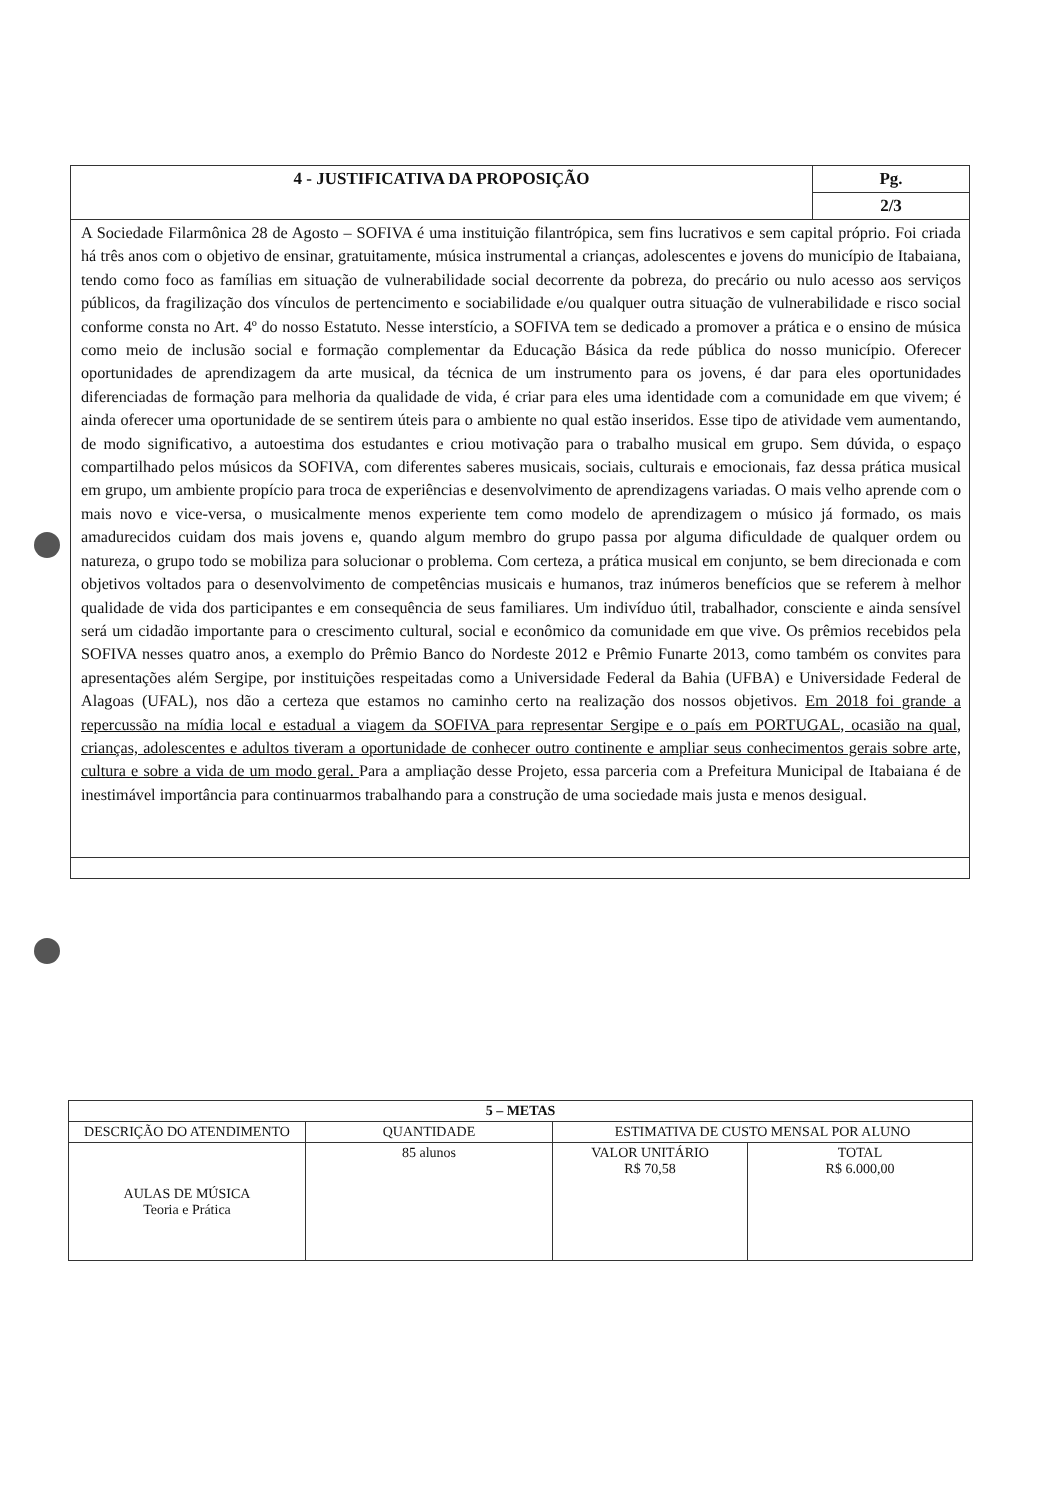| 4 - JUSTIFICATIVA DA PROPOSIÇÃO | Pg. |
| --- | --- |
| | 2/3 |
| A Sociedade Filarmônica 28 de Agosto – SOFIVA é uma instituição filantrópica, sem fins lucrativos e sem capital próprio. Foi criada há três anos com o objetivo de ensinar, gratuitamente, música instrumental a crianças, adolescentes e jovens do município de Itabaiana, tendo como foco as famílias em situação de vulnerabilidade social decorrente da pobreza, do precário ou nulo acesso aos serviços públicos, da fragilização dos vínculos de pertencimento e sociabilidade e/ou qualquer outra situação de vulnerabilidade e risco social conforme consta no Art. 4º do nosso Estatuto. Nesse interstício, a SOFIVA tem se dedicado a promover a prática e o ensino de música como meio de inclusão social e formação complementar da Educação Básica da rede pública do nosso município. Oferecer oportunidades de aprendizagem da arte musical, da técnica de um instrumento para os jovens, é dar para eles oportunidades diferenciadas de formação para melhoria da qualidade de vida, é criar para eles uma identidade com a comunidade em que vivem; é ainda oferecer uma oportunidade de se sentirem úteis para o ambiente no qual estão inseridos. Esse tipo de atividade vem aumentando, de modo significativo, a autoestima dos estudantes e criou motivação para o trabalho musical em grupo. Sem dúvida, o espaço compartilhado pelos músicos da SOFIVA, com diferentes saberes musicais, sociais, culturais e emocionais, faz dessa prática musical em grupo, um ambiente propício para troca de experiências e desenvolvimento de aprendizagens variadas. O mais velho aprende com o mais novo e vice-versa, o musicalmente menos experiente tem como modelo de aprendizagem o músico já formado, os mais amadurecidos cuidam dos mais jovens e, quando algum membro do grupo passa por alguma dificuldade de qualquer ordem ou natureza, o grupo todo se mobiliza para solucionar o problema. Com certeza, a prática musical em conjunto, se bem direcionada e com objetivos voltados para o desenvolvimento de competências musicais e humanos, traz inúmeros benefícios que se referem à melhor qualidade de vida dos participantes e em consequência de seus familiares. Um indivíduo útil, trabalhador, consciente e ainda sensível será um cidadão importante para o crescimento cultural, social e econômico da comunidade em que vive. Os prêmios recebidos pela SOFIVA nesses quatro anos, a exemplo do Prêmio Banco do Nordeste 2012 e Prêmio Funarte 2013, como também os convites para apresentações além Sergipe, por instituições respeitadas como a Universidade Federal da Bahia (UFBA) e Universidade Federal de Alagoas (UFAL), nos dão a certeza que estamos no caminho certo na realização dos nossos objetivos. Em 2018 foi grande a repercussão na mídia local e estadual a viagem da SOFIVA para representar Sergipe e o país em PORTUGAL, ocasião na qual, crianças, adolescentes e adultos tiveram a oportunidade de conhecer outro continente e ampliar seus conhecimentos gerais sobre arte, cultura e sobre a vida de um modo geral. Para a ampliação desse Projeto, essa parceria com a Prefeitura Municipal de Itabaiana é de inestimável importância para continuarmos trabalhando para a construção de uma sociedade mais justa e menos desigual. | |
| 5 – METAS | | | |
| --- | --- | --- | --- |
| DESCRIÇÃO DO ATENDIMENTO | QUANTIDADE | ESTIMATIVA DE CUSTO MENSAL POR ALUNO | |
| AULAS DE MÚSICA Teoria e Prática | 85 alunos | VALOR UNITÁRIO R$ 70,58 | TOTAL R$ 6.000,00 |